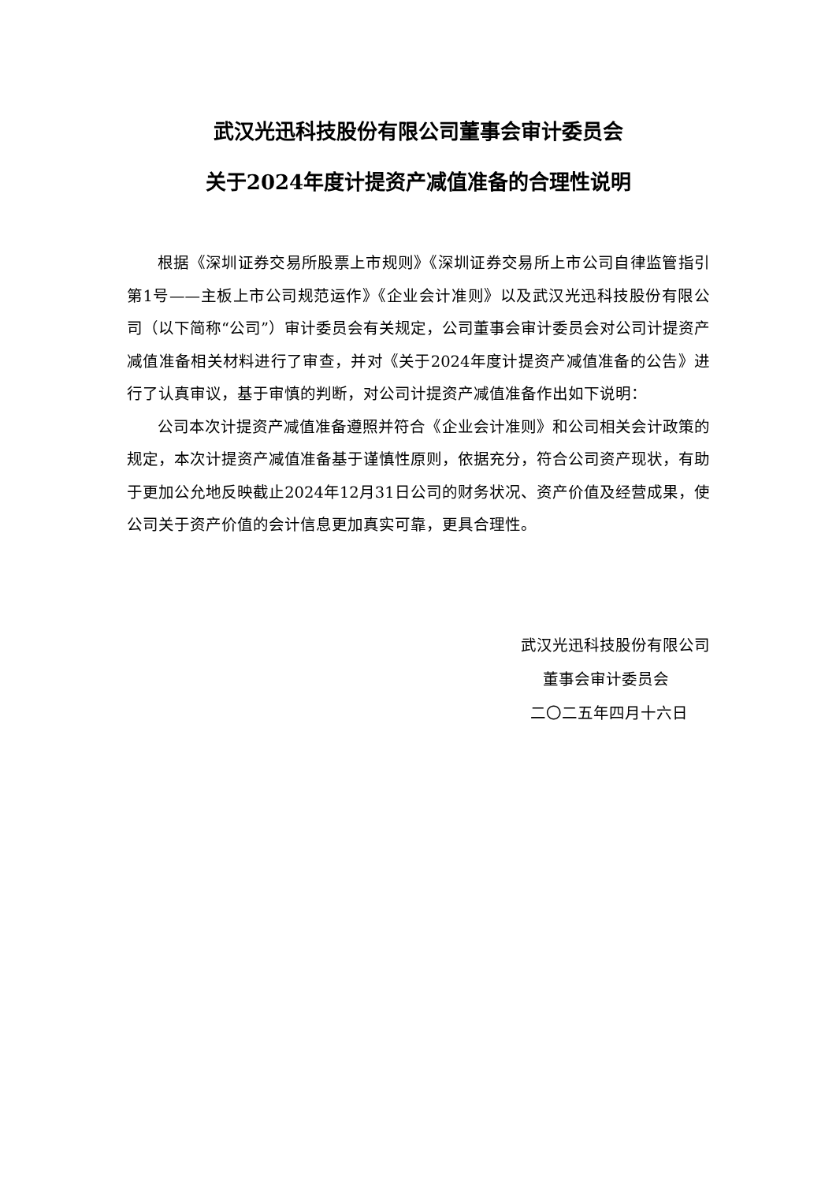武汉光迅科技股份有限公司董事会审计委员会
关于2024年度计提资产减值准备的合理性说明
根据《深圳证券交易所股票上市规则》《深圳证券交易所上市公司自律监管指引第1号——主板上市公司规范运作》《企业会计准则》以及武汉光迅科技股份有限公司（以下简称“公司”）审计委员会有关规定，公司董事会审计委员会对公司计提资产减值准备相关材料进行了审查，并对《关于2024年度计提资产减值准备的公告》进行了认真审议，基于审慎的判断，对公司计提资产减值准备作出如下说明：
公司本次计提资产减值准备遵照并符合《企业会计准则》和公司相关会计政策的规定，本次计提资产减值准备基于谨慎性原则，依据充分，符合公司资产现状，有助于更加公允地反映截止2024年12月31日公司的财务状况、资产价值及经营成果，使公司关于资产价值的会计信息更加真实可靠，更具合理性。
武汉光迅科技股份有限公司
董事会审计委员会
二〇二五年四月十六日